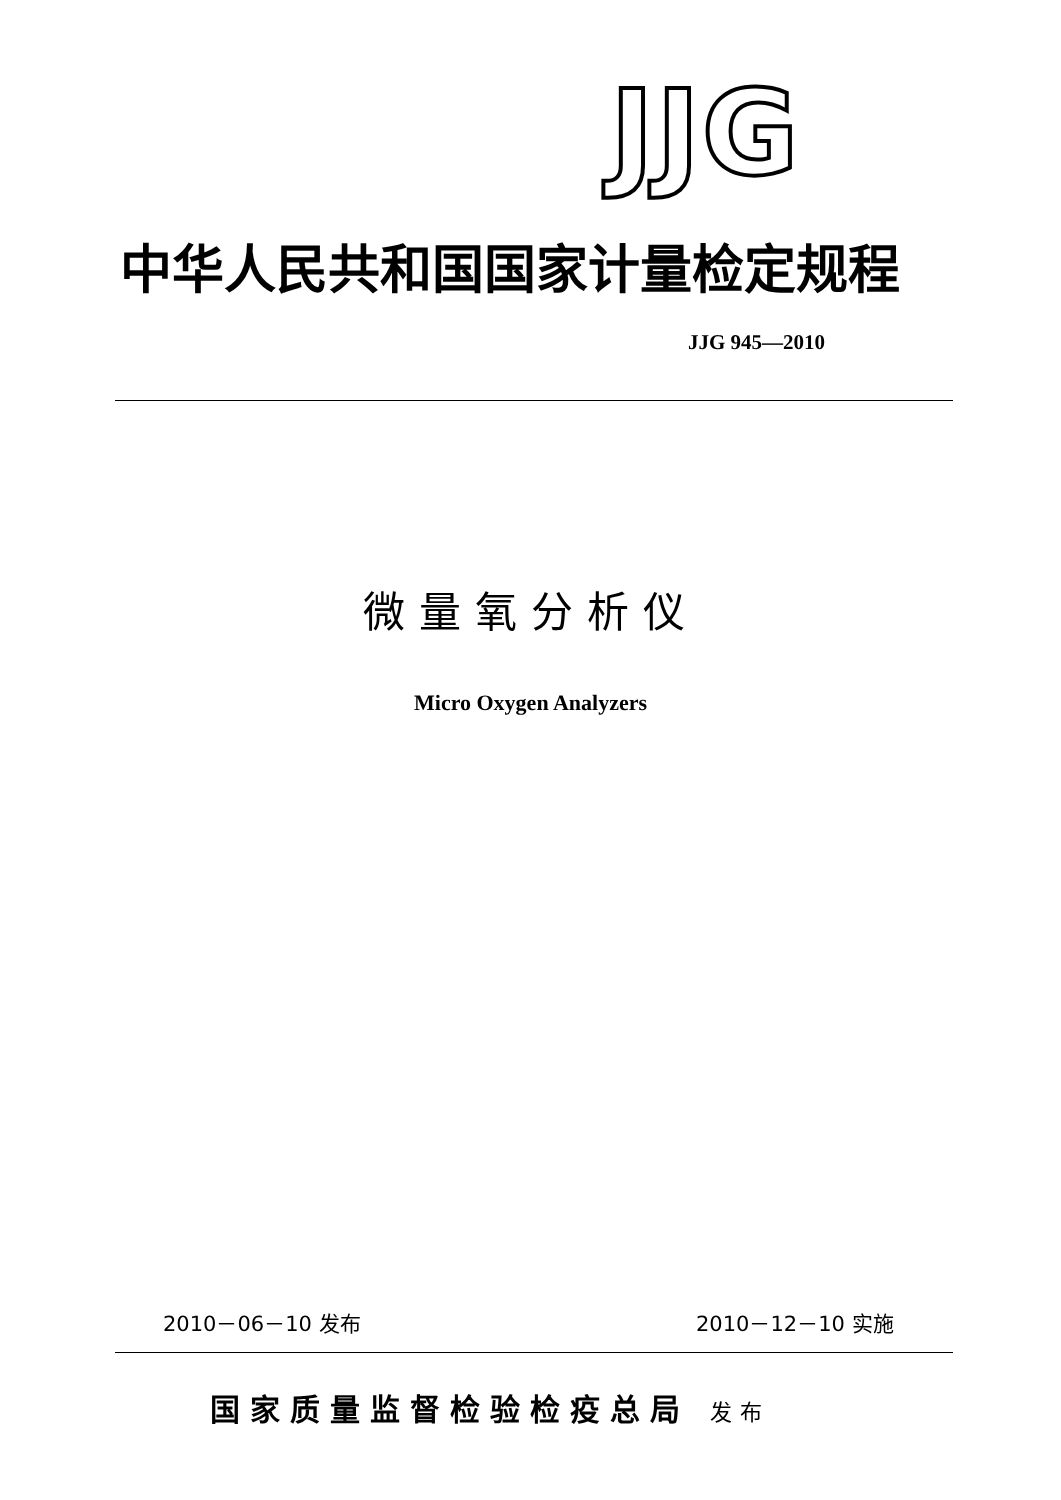JJG
中华人民共和国国家计量检定规程
JJG 945—2010
微量氧分析仪
Micro Oxygen Analyzers
2010－06－10 发布 2010－12－10 实施
国家质量监督检验检疫总局 发布